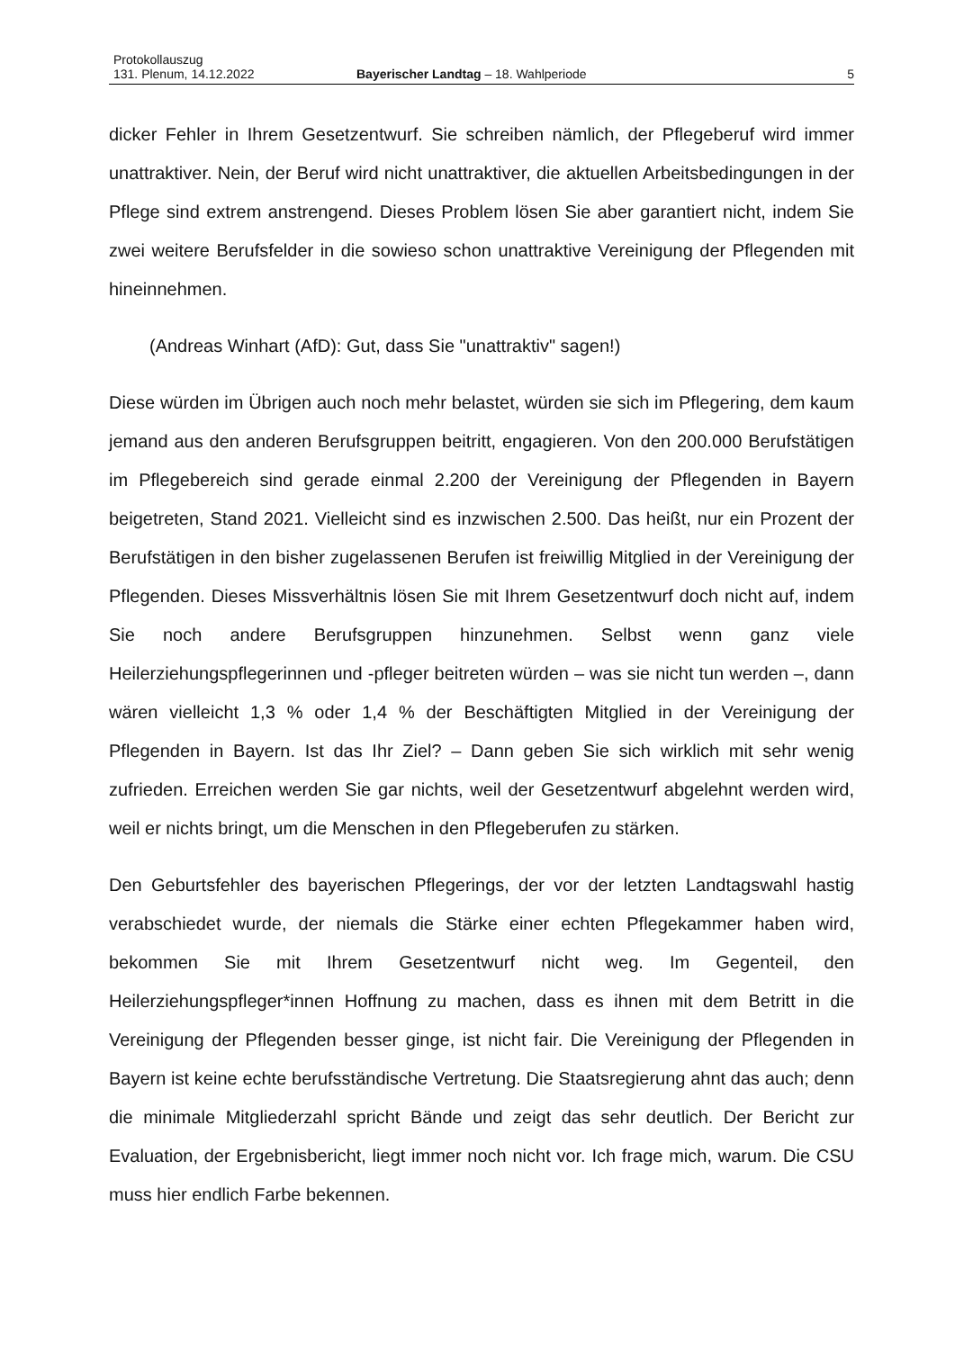Protokollauszug
131. Plenum, 14.12.2022 Bayerischer Landtag – 18. Wahlperiode 5
dicker Fehler in Ihrem Gesetzentwurf. Sie schreiben nämlich, der Pflegeberuf wird immer unattraktiver. Nein, der Beruf wird nicht unattraktiver, die aktuellen Arbeitsbedingungen in der Pflege sind extrem anstrengend. Dieses Problem lösen Sie aber garantiert nicht, indem Sie zwei weitere Berufsfelder in die sowieso schon unattraktive Vereinigung der Pflegenden mit hineinnehmen.
(Andreas Winhart (AfD): Gut, dass Sie "unattraktiv" sagen!)
Diese würden im Übrigen auch noch mehr belastet, würden sie sich im Pflegering, dem kaum jemand aus den anderen Berufsgruppen beitritt, engagieren. Von den 200.000 Berufstätigen im Pflegebereich sind gerade einmal 2.200 der Vereinigung der Pflegenden in Bayern beigetreten, Stand 2021. Vielleicht sind es inzwischen 2.500. Das heißt, nur ein Prozent der Berufstätigen in den bisher zugelassenen Berufen ist freiwillig Mitglied in der Vereinigung der Pflegenden. Dieses Missverhältnis lösen Sie mit Ihrem Gesetzentwurf doch nicht auf, indem Sie noch andere Berufsgruppen hinzunehmen. Selbst wenn ganz viele Heilerziehungspflegerinnen und -pfleger beitreten würden – was sie nicht tun werden –, dann wären vielleicht 1,3 % oder 1,4 % der Beschäftigten Mitglied in der Vereinigung der Pflegenden in Bayern. Ist das Ihr Ziel? – Dann geben Sie sich wirklich mit sehr wenig zufrieden. Erreichen werden Sie gar nichts, weil der Gesetzentwurf abgelehnt werden wird, weil er nichts bringt, um die Menschen in den Pflegeberufen zu stärken.
Den Geburtsfehler des bayerischen Pflegerings, der vor der letzten Landtagswahl hastig verabschiedet wurde, der niemals die Stärke einer echten Pflegekammer haben wird, bekommen Sie mit Ihrem Gesetzentwurf nicht weg. Im Gegenteil, den Heilerziehungspfleger*innen Hoffnung zu machen, dass es ihnen mit dem Betritt in die Vereinigung der Pflegenden besser ginge, ist nicht fair. Die Vereinigung der Pflegenden in Bayern ist keine echte berufsständische Vertretung. Die Staatsregierung ahnt das auch; denn die minimale Mitgliederzahl spricht Bände und zeigt das sehr deutlich. Der Bericht zur Evaluation, der Ergebnisbericht, liegt immer noch nicht vor. Ich frage mich, warum. Die CSU muss hier endlich Farbe bekennen.